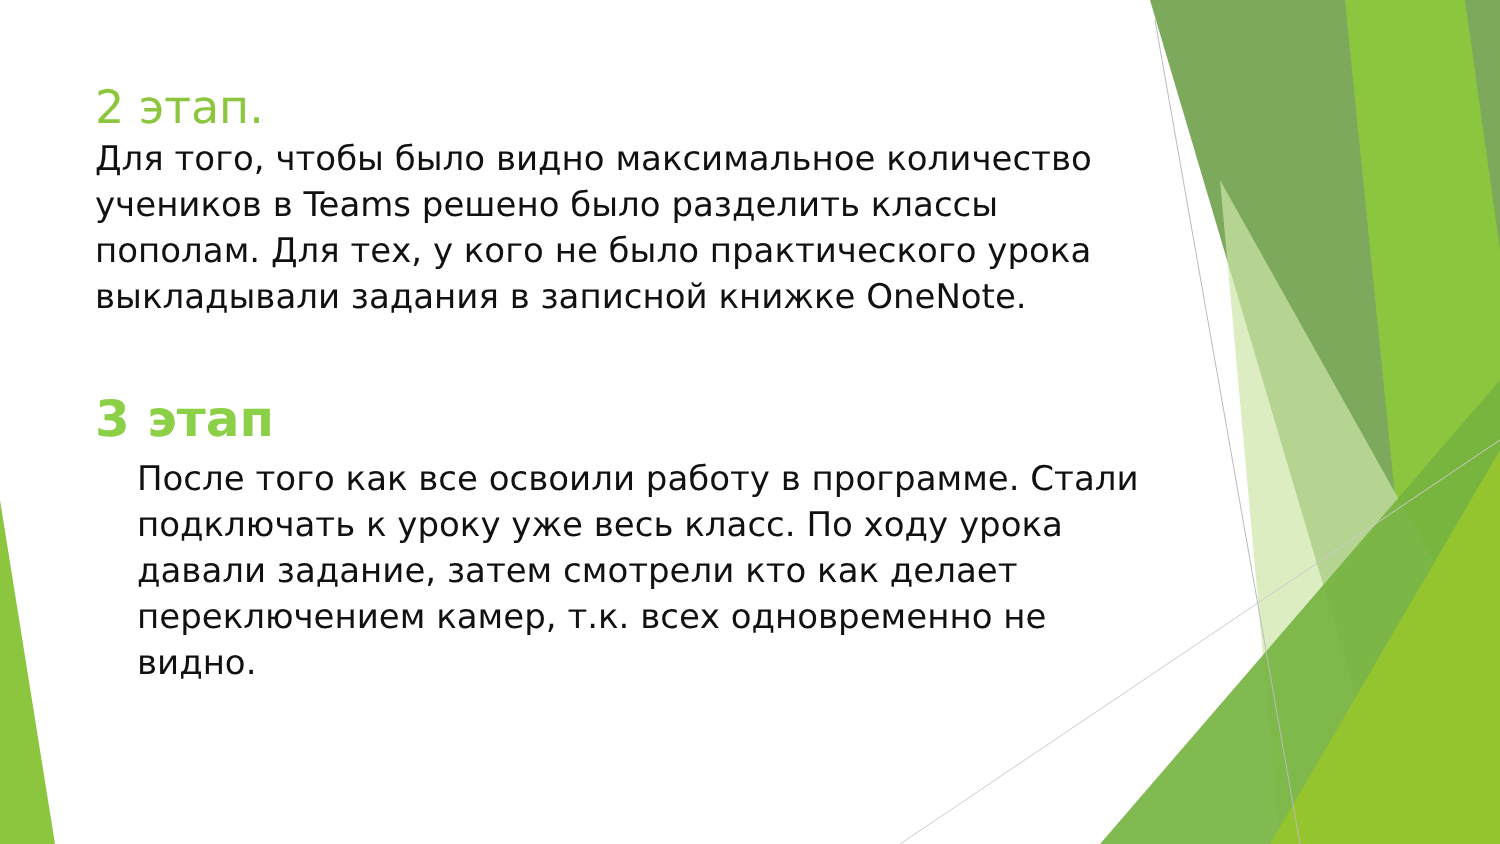2 этап.
Для того, чтобы было видно максимальное количество учеников в Teams решено было разделить классы пополам. Для тех, у кого не было практического урока выкладывали задания в записной книжке OneNote.
3 этап
После того как все освоили работу в программе. Стали подключать к уроку уже весь класс. По ходу урока давали задание, затем смотрели кто как делает переключением камер, т.к. всех одновременно не видно.